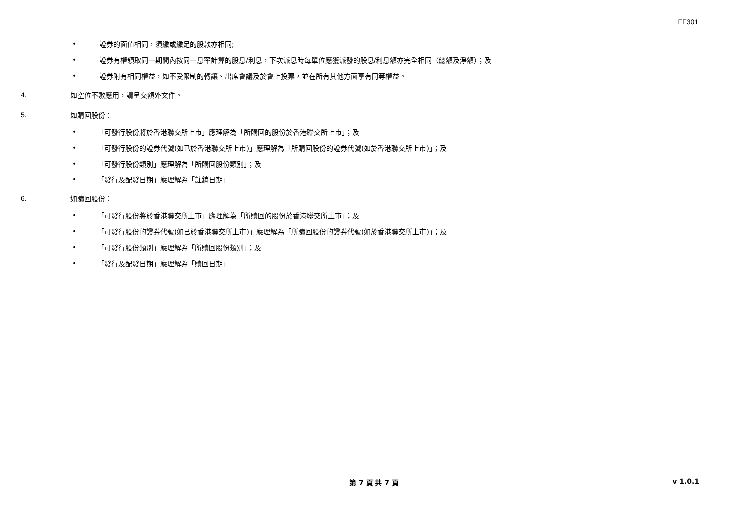FF301
• 證券的面值相同，須繳或繳足的股款亦相同;
• 證券有權領取同一期間內按同一息率計算的股息/利息，下次派息時每單位應獲派發的股息/利息額亦完全相同（總額及淨額）；及
• 證券附有相同權益，如不受限制的轉讓、出席會議及於會上投票，並在所有其他方面享有同等權益。
4. 如空位不敷應用，請呈交額外文件。
5. 如購回股份：
• 「可發行股份將於香港聯交所上市」應理解為「所購回的股份於香港聯交所上市」；及
• 「可發行股份的證券代號(如已於香港聯交所上市)」應理解為「所購回股份的證券代號(如於香港聯交所上市)」；及
• 「可發行股份類別」應理解為「所購回股份類別」；及
• 「發行及配發日期」應理解為「註銷日期」
6. 如贖回股份：
• 「可發行股份將於香港聯交所上市」應理解為「所贖回的股份於香港聯交所上市」；及
• 「可發行股份的證券代號(如已於香港聯交所上市)」應理解為「所贖回股份的證券代號(如於香港聯交所上市)」；及
• 「可發行股份類別」應理解為「所贖回股份類別」；及
• 「發行及配發日期」應理解為「贖回日期」
第 7 頁 共 7 頁
v 1.0.1